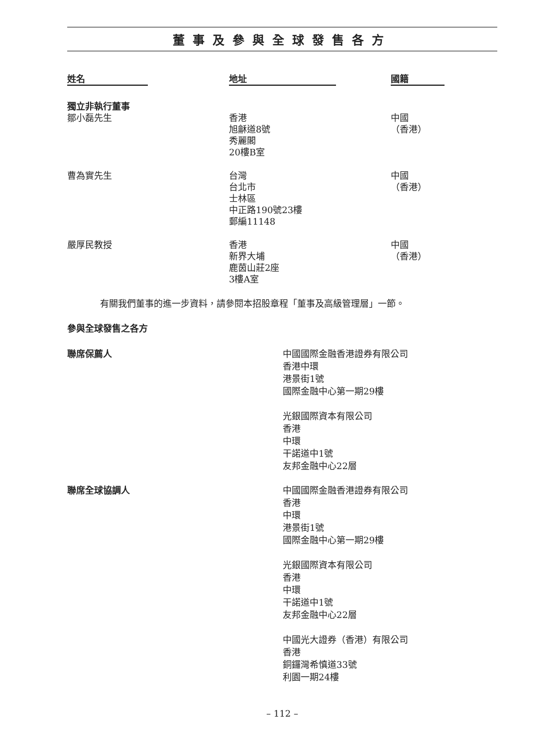董事及參與全球發售各方
| 姓名 | 地址 | 國籍 |
| --- | --- | --- |
| 獨立非執行董事 | | |
| 鄒小磊先生 | 香港 旭龢道8號 秀麗閣 20樓B室 | 中國 （香港） |
| 曹為實先生 | 台灣 台北市 士林區 中正路190號23樓 郵編11148 | 中國 （香港） |
| 嚴厚民教授 | 香港 新界大埔 鹿茵山莊2座 3樓A室 | 中國 （香港） |
有關我們董事的進一步資料，請參閱本招股章程「董事及高級管理層」一節。
參與全球發售之各方
| 聯席保薦人 | 中國國際金融香港證券有限公司 香港中環 港景街1號 國際金融中心第一期29樓 光銀國際資本有限公司 香港 中環 干諾道中1號 友邦金融中心22層 |
| 聯席全球協調人 | 中國國際金融香港證券有限公司 香港 中環 港景街1號 國際金融中心第一期29樓 光銀國際資本有限公司 香港 中環 干諾道中1號 友邦金融中心22層 中國光大證券（香港）有限公司 香港 銅鑼灣希慎道33號 利園一期24樓 |
– 112 –